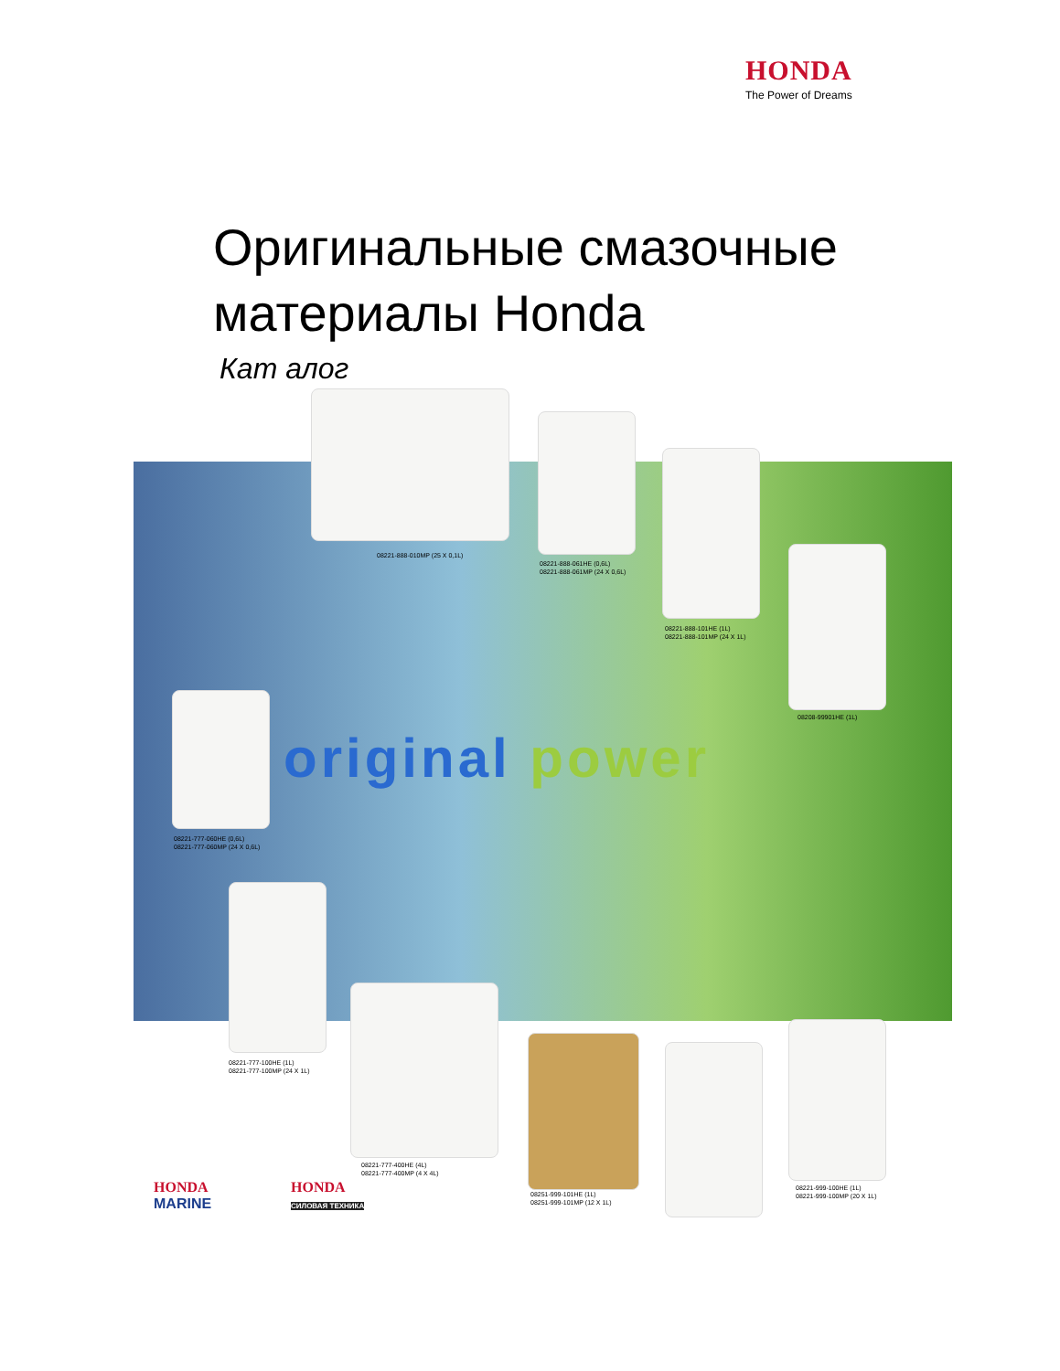HONDA
The Power of Dreams
Оригинальные смазочные
материалы Honda
Кат алог
original power
08221-888-010MP (25 X 0,1L)
08221-888-061HE (0,6L)
08221-888-061MP (24 X 0,6L)
08221-888-101HE (1L)
08221-888-101MP (24 X 1L)
08208-99901HE (1L)
08221-777-060HE (0,6L)
08221-777-060MP (24 X 0,6L)
08221-777-100HE (1L)
08221-777-100MP (24 X 1L)
08221-777-400HE (4L)
08221-777-400MP (4 X 4L)
08251-999-101HE (1L)
08251-999-101MP (12 X 1L)
08221-999-100HE (1L)
08221-999-100MP (20 X 1L)
HONDA
MARINE
HONDA
СИЛОВАЯ ТЕХНИКА